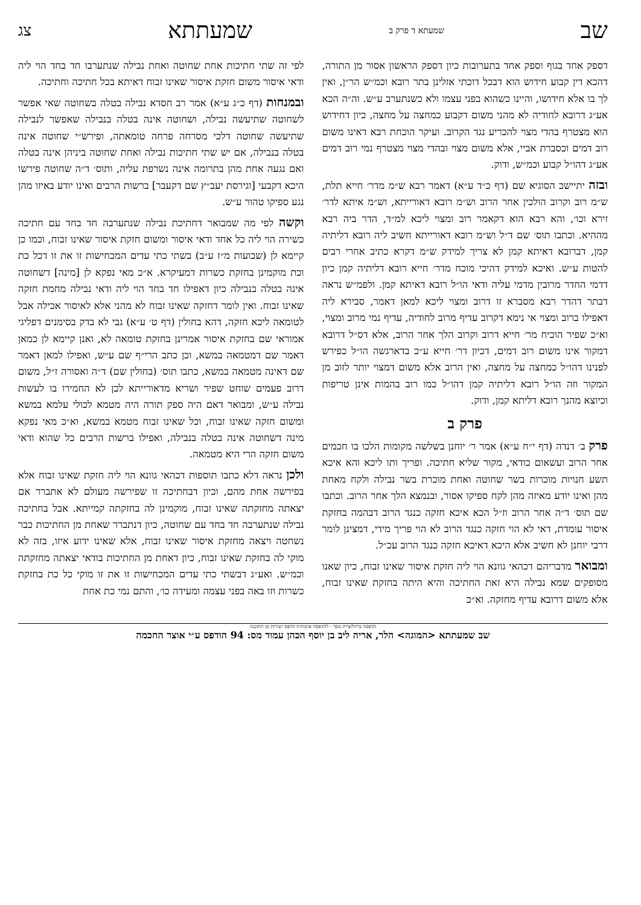שב שמעתא ד פרק ב שמעתתא צג
דספק אחד בגוף וספק אחד בתערובות כיון דספק הראשון אסור מן התורה, דהכא דין קבוע חידוש הוא דבכל דוכתי אזלינן בתר רובא וכמ״ש הר״ן, ואין לך בו אלא חידושו, והיינו כשהוא בפני עצמו ולא כשנתערב ע״ש. וה״ה הכא אע״ג דרובא לחודיה לא מהני משום דקבוע כמחצה על מחצה, כיון דחידוש הוא מצטרף בהדי מצוי להכריע נגד הקרוב. ועיקר הוכחת רבא דאינו משום רוב דמים וכסברת אביי, אלא משום מצוי ובהדי מצוי מצטרף נמי רוב דמים אע״ג דהו״ל קבוע וכמ״ש, ודוק.
ובזה יתיישב הסוגיא שם (דף כ״ד ע״א) דאמר רבא ש״מ מדר׳ חייא תלת, ש״מ רוב וקרוב הולכין אחר הרוב וש״מ רובא דאורייתא, וש״מ איתא לדר׳ זירא וכו׳, והא רבא הוא דקאמר רוב ומצוי ליכא למ״ד, הדר ביה רבא מההיא. וכתבו תוס׳ שם ד״ל וש״מ רובא דאורייתא חשיב ליה רובא דליתיה קמן, דברובא דאיתא קמן לא צריך למידק ש״מ דקרא כתיב אחרי רבים להטות ע״ש. ואיכא למידק דהיכי מוכח מדר׳ חייא רובא דליתיה קמן כיון דדמי החדר מרובין מדמי עליה ודאי הו״ל רובא דאיתא קמן. ולפמ״ש נראה דבתר דהדר רבא מסברא זו דרוב ומצוי ליכא למאן דאמר, סבירא ליה דאפילו ברוב ומצוי אי נימא דקרוב עדיף מרוב לחודיה, עדיף נמי מרוב ומצוי, וא״כ שפיר הוכיח מר׳ חייא דרוב וקרוב הלך אחר הרוב, אלא דס״ל דרובא דמקור אינו משום רוב דמים, דכיון דר׳ חייא ע״כ בדארגשה הו״ל כפירש לפנינו דהו״ל כמחצה על מחצה, ואין הרוב אלא משום דמצוי יותר לזוב מן המקור וזה הו״ל רובא דליתיה קמן דהו״ל כמו רוב בהמות אינן טריפות וכיוצא מהנך רובא דליתא קמן, ודוק.
פרק ב
פרק ב׳ דנדה (דף י״ח ע״א) אמר ר׳ יוחנן בשלשה מקומות הלכו בו חכמים אחר הרוב ועשאום כודאי, מקור שליא חתיכה. ופריך ותו ליכא והא איכא תשע חנויות מוכרות בשר שחוטה ואחת מוכרת בשר נבילה ולקח מאחת מהן ואינו יודע מאיזה מהן לקח ספיקו אסור, ובנמצא הלך אחר הרוב. וכתבו שם תוס׳ ד״ה אחר הרוב וז״ל הכא איכא חזקה כנגד הרוב דבהמה בחזקת איסור עומדת, דאי לא הוי חזקה כנגד הרוב לא הוי פריך מידי, דמצינן לומר דרבי יוחנן לא חשיב אלא היכא דאיכא חזקה כנגד הרוב עכ״ל.
ומבואר מדבריהם דכהאי גוונא הוי ליה חזקת איסור שאינו זבוח, כיון שאנו מסופקים שמא נבילה היא זאת החתיכה והיא היתה בחזקת שאינו זבוח, אלא משום דרובא עדיף מחזקה. וא״כ
לפי זה שתי חתיכות אחת שחוטה ואחת נבילה שנתערבו חד בחד הוי ליה ודאי איסור משום חזקת איסור שאינו זבוח דאיתא בכל חתיכה וחתיכה.
ובמנחות (דף כ״ג ע״א) אמר רב חסדא נבילה בטלה בשחוטה שאי אפשר לשחוטה שתיעשה נבילה, ושחוטה אינה בטלה בנבילה שאפשר לנבילה שתיעשה שחוטה דלכי מסרחה פרחה טומאתה, ופירש״י שחוטה אינה בטלה בנבילה, אם יש שתי חתיכות נבילה ואחת שחוטה ביניהן אינה בטלה ואם נגעה אחת מהן בתרומה אינה נשרפת עליה, ותוס׳ ד״ה שחוטה פירשו היכא דקבעי [וגירסת יעב״ץ שם דקעבר] ברשות הרבים ואינו יודע באיזו מהן נגע ספיקו טהור ע״ש.
וקשה לפי מה שמבואר דחתיכת נבילה שנתערבה חד בחד עם חתיכה כשירה הוי ליה כל אחד ודאי איסור ומשום חזקת איסור שאינו זבוח, וכמו כן קיימא לן (שבועות מ״ז ע״ב) בשתי כתי עדים המכחישות זו את זו דכל כת וכת מוקמינן בחזקת כשרות דמעיקרא. א״כ מאי נפקא לן [מינה] דשחוטה אינה בטלה בנבילה כיון דאפילו חד בחד הוי ליה ודאי נבילה מחמת חזקה שאינו זבוח. ואין לומר דחזקה שאינו זבוח לא מהני אלא לאיסור אכילה אבל לטומאה ליכא חזקה, דהא בחולין (דף ט׳ ע״א) גבי לא בדק בסימנים דפליגי אמוראי שם בחזקת איסור אמרינן בחזקת טומאה לא, ואנן קיימא לן כמאן דאמר שם דמטמאה במשא, וכן כתב הרי״ף שם ע״ש, ואפילו למאן דאמר שם דאינה מטמאה במשא, כתבו תוס׳ (בחולין שם) ד״ה ואסורה ז״ל, משום דרוב פעמים שוחט שפיר ושריא מדאורייתא לכן לא החמירו בו לעשות נבילה ע״ש, ומבואר דאם היה ספק תורה היה מטמא לכולי עלמא במשא ומשום חזקה שאינו זבוח, וכל שאינו זבוח מטמא במשא, וא״כ מאי נפקא מינה דשחוטה אינה בטלה בנבילה, ואפילו ברשות הרבים כל שהוא ודאי משום חזקה הרי היא מטמאה.
ולכן נראה דלא כתבו תוספות דכהאי גוונא הוי ליה חזקת שאינו זבוח אלא בפירשה אחת מהם, וכיון דבחתיכה זו שפירשה מעולם לא אתברר אם יצאתה מחזקתה שאינו זבוח, מוקמינן לה בחזקתה קמייתא. אבל בחתיכה נבילה שנתערבה חד בחד עם שחוטה, כיון דנתברר שאחת מן החתיכות כבר נשחטה ויצאה מחזקת איסור שאינו זבוח, אלא שאינו ידוע איזו, בזה לא מוקי לה בחזקת שאינו זבוח, כיון דאחת מן החתיכות בודאי יצאתה מחזקתה וכמ״ש. ואע״ג דבשתי כתי עדים המכחישות זו את זו מוקי כל כת בחזקת כשרות וזו באה בפני עצמה ומעידה כו׳, והתם נמי כת אחת
הדפסה ברזולוציית מסך - להדפסה איכותית הדפס ישירות מן התוכנה
שב שמעתתא <המוגה> הלר, אריה ליב בן יוסף הכהן עמוד מס: 94 הודפס ע״י אוצר החכמה